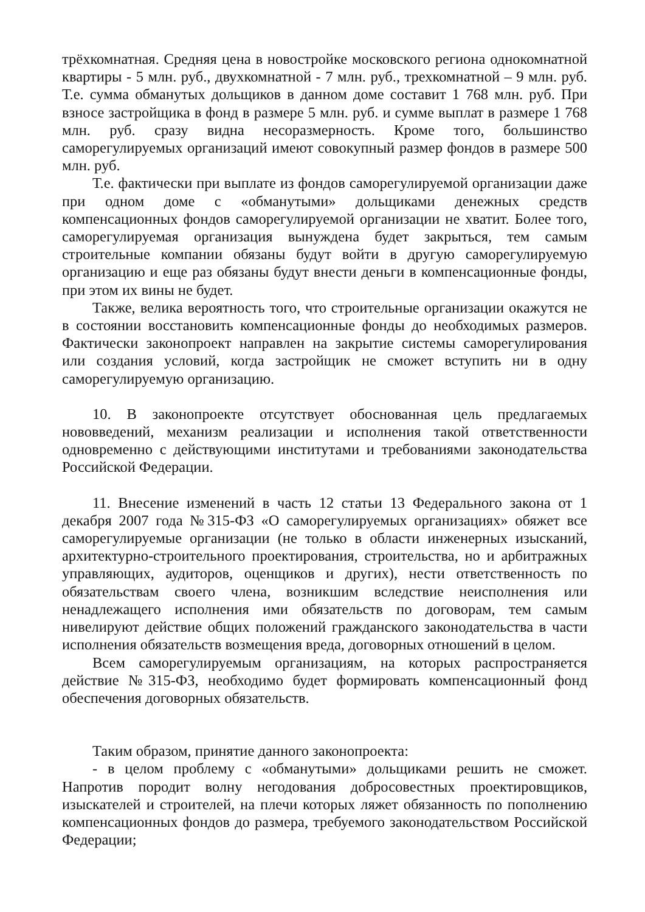трёхкомнатная. Средняя цена в новостройке московского региона однокомнатной квартиры - 5 млн. руб., двухкомнатной - 7 млн. руб., трехкомнатной – 9 млн. руб. Т.е. сумма обманутых дольщиков в данном доме составит 1 768 млн. руб. При взносе застройщика в фонд в размере 5 млн. руб. и сумме выплат в размере 1 768 млн. руб. сразу видна несоразмерность. Кроме того, большинство саморегулируемых организаций имеют совокупный размер фондов в размере 500 млн. руб.
Т.е. фактически при выплате из фондов саморегулируемой организации даже при одном доме с «обманутыми» дольщиками денежных средств компенсационных фондов саморегулируемой организации не хватит. Более того, саморегулируемая организация вынуждена будет закрыться, тем самым строительные компании обязаны будут войти в другую саморегулируемую организацию и еще раз обязаны будут внести деньги в компенсационные фонды, при этом их вины не будет.
Также, велика вероятность того, что строительные организации окажутся не в состоянии восстановить компенсационные фонды до необходимых размеров. Фактически законопроект направлен на закрытие системы саморегулирования или создания условий, когда застройщик не сможет вступить ни в одну саморегулируемую организацию.
10. В законопроекте отсутствует обоснованная цель предлагаемых нововведений, механизм реализации и исполнения такой ответственности одновременно с действующими институтами и требованиями законодательства Российской Федерации.
11. Внесение изменений в часть 12 статьи 13 Федерального закона от 1 декабря 2007 года №315-ФЗ «О саморегулируемых организациях» обяжет все саморегулируемые организации (не только в области инженерных изысканий, архитектурно-строительного проектирования, строительства, но и арбитражных управляющих, аудиторов, оценщиков и других), нести ответственность по обязательствам своего члена, возникшим вследствие неисполнения или ненадлежащего исполнения ими обязательств по договорам, тем самым нивелируют действие общих положений гражданского законодательства в части исполнения обязательств возмещения вреда, договорных отношений в целом.
Всем саморегулируемым организациям, на которых распространяется действие №315-ФЗ, необходимо будет формировать компенсационный фонд обеспечения договорных обязательств.
Таким образом, принятие данного законопроекта:
- в целом проблему с «обманутыми» дольщиками решить не сможет. Напротив породит волну негодования добросовестных проектировщиков, изыскателей и строителей, на плечи которых ляжет обязанность по пополнению компенсационных фондов до размера, требуемого законодательством Российской Федерации;